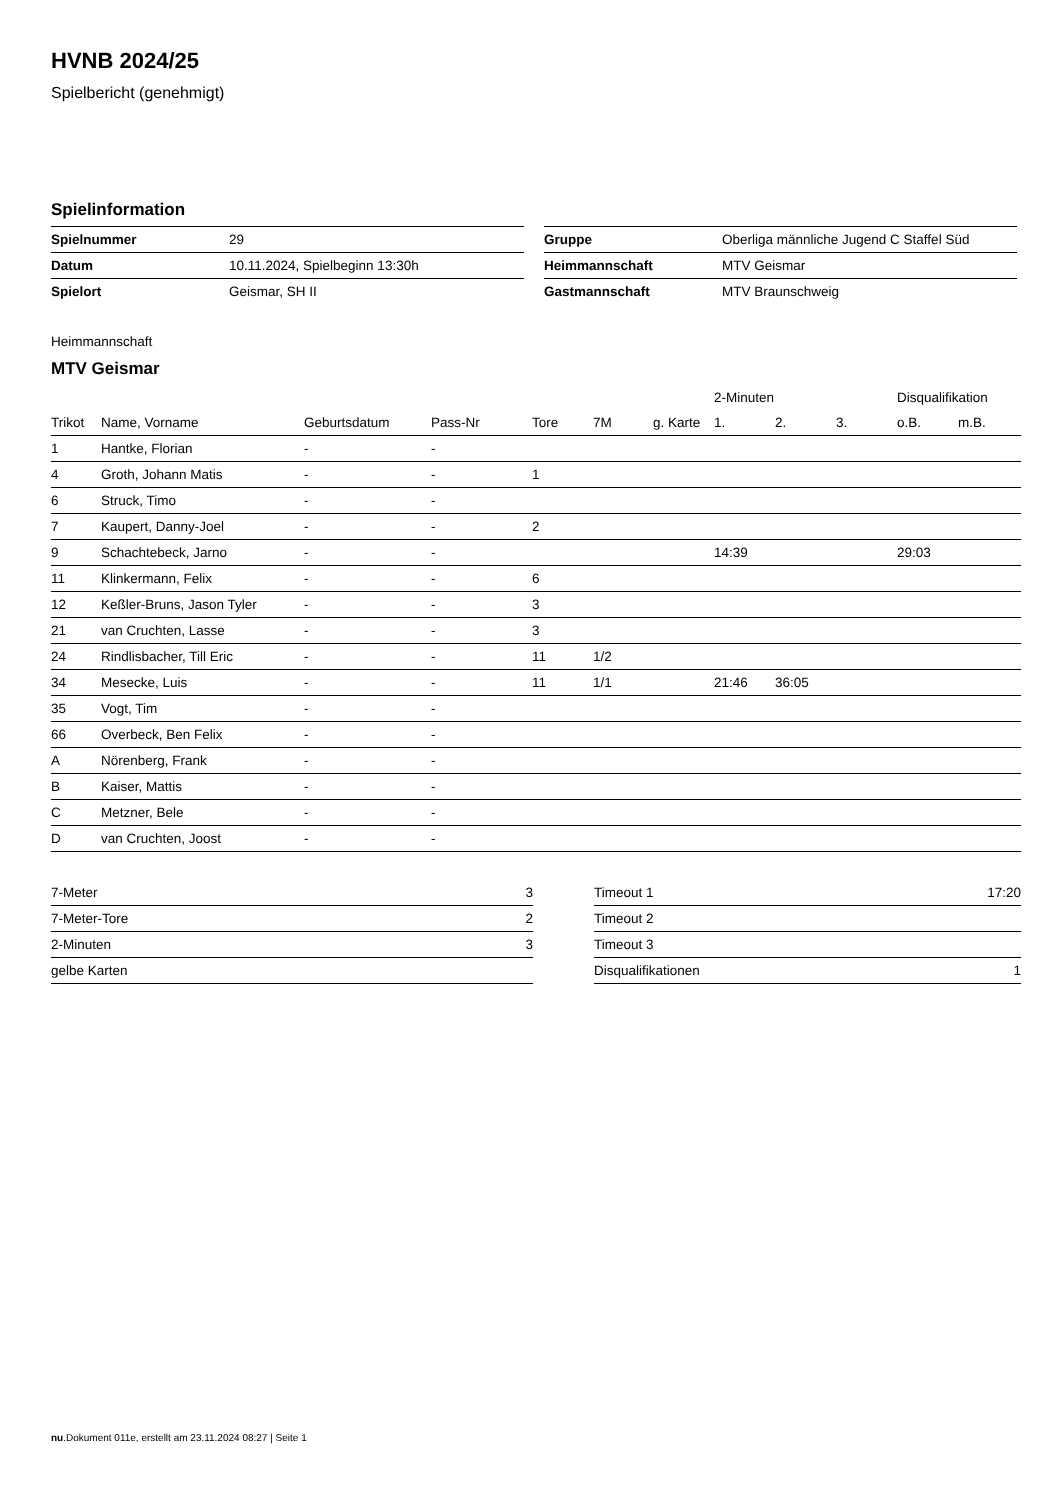HVNB 2024/25
Spielbericht (genehmigt)
Spielinformation
| Spielnummer | 29 |
| Datum | 10.11.2024, Spielbeginn 13:30h |
| Spielort | Geismar, SH II |
| Gruppe | Oberliga männliche Jugend C Staffel Süd |
| Heimmannschaft | MTV Geismar |
| Gastmannschaft | MTV Braunschweig |
Heimmannschaft
MTV Geismar
| | | | | | | | 2-Minuten | | | Disqualifikation | |
| --- | --- | --- | --- | --- | --- | --- | --- | --- | --- | --- | --- |
| Trikot | Name, Vorname | Geburtsdatum | Pass-Nr | Tore | 7M | g. Karte | 1. | 2. | 3. | o.B. | m.B. |
| 1 | Hantke, Florian | - | - | | | | | | | | |
| 4 | Groth, Johann Matis | - | - | 1 | | | | | | | |
| 6 | Struck, Timo | - | - | | | | | | | | |
| 7 | Kaupert, Danny-Joel | - | - | 2 | | | | | | | |
| 9 | Schachtebeck, Jarno | - | - | | | | 14:39 | | | 29:03 | |
| 11 | Klinkermann, Felix | - | - | 6 | | | | | | | |
| 12 | Keßler-Bruns, Jason Tyler | - | - | 3 | | | | | | | |
| 21 | van Cruchten, Lasse | - | - | 3 | | | | | | | |
| 24 | Rindlisbacher, Till Eric | - | - | 11 | 1/2 | | | | | | |
| 34 | Mesecke, Luis | - | - | 11 | 1/1 | | 21:46 | 36:05 | | | |
| 35 | Vogt, Tim | - | - | | | | | | | | |
| 66 | Overbeck, Ben Felix | - | - | | | | | | | | |
| A | Nörenberg, Frank | - | - | | | | | | | | |
| B | Kaiser, Mattis | - | - | | | | | | | | |
| C | Metzner, Bele | - | - | | | | | | | | |
| D | van Cruchten, Joost | - | - | | | | | | | | |
| 7-Meter | 3 |
| 7-Meter-Tore | 2 |
| 2-Minuten | 3 |
| gelbe Karten | |
| Timeout 1 | 17:20 |
| Timeout 2 | |
| Timeout 3 | |
| Disqualifikationen | 1 |
nu.Dokument 011e, erstellt am 23.11.2024 08:27 | Seite 1